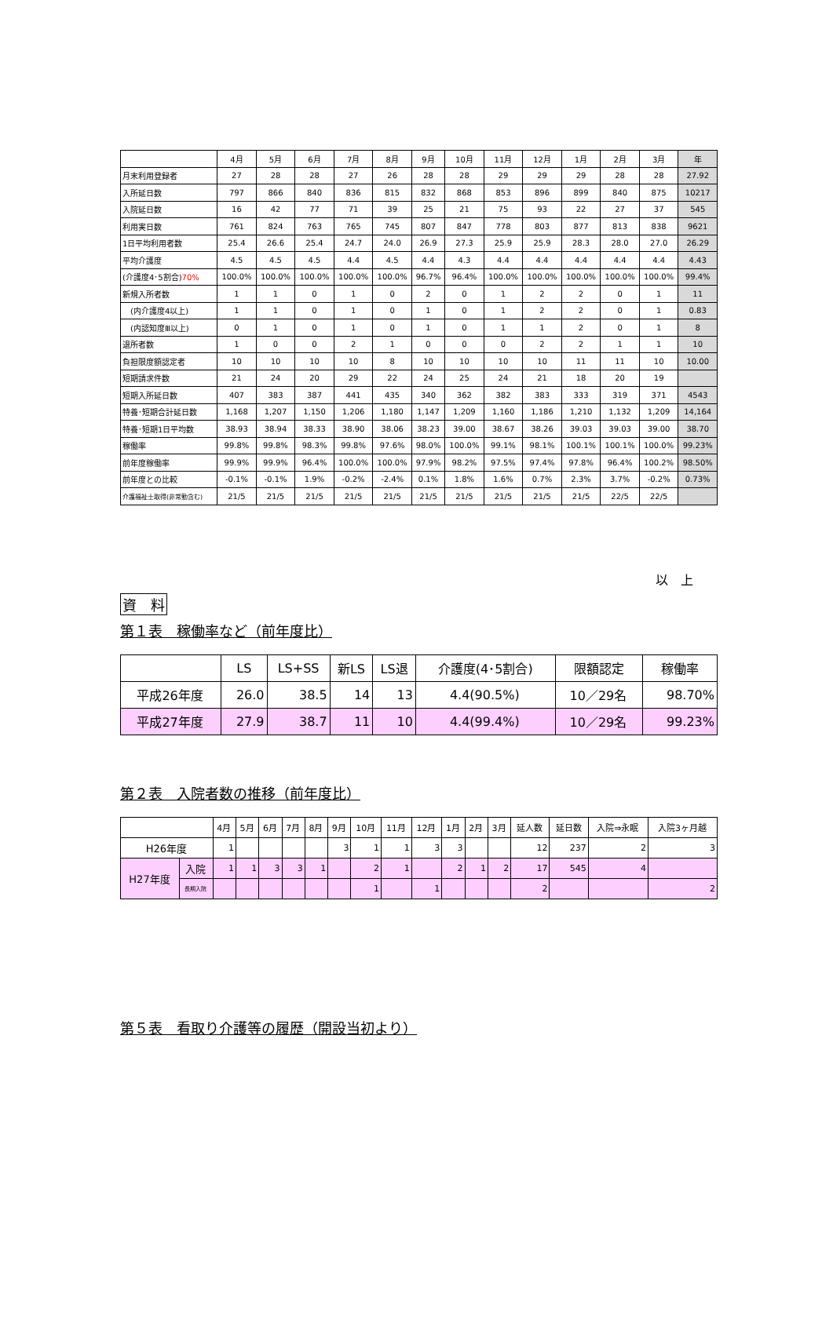| | 4月 | 5月 | 6月 | 7月 | 8月 | 9月 | 10月 | 11月 | 12月 | 1月 | 2月 | 3月 | 年 |
| --- | --- | --- | --- | --- | --- | --- | --- | --- | --- | --- | --- | --- | --- |
| 月末利用登録者 | 27 | 28 | 28 | 27 | 26 | 28 | 28 | 29 | 29 | 29 | 28 | 28 | 27.92 |
| 入所延日数 | 797 | 866 | 840 | 836 | 815 | 832 | 868 | 853 | 896 | 899 | 840 | 875 | 10217 |
| 入院延日数 | 16 | 42 | 77 | 71 | 39 | 25 | 21 | 75 | 93 | 22 | 27 | 37 | 545 |
| 利用実日数 | 761 | 824 | 763 | 765 | 745 | 807 | 847 | 778 | 803 | 877 | 813 | 838 | 9621 |
| 1日平均利用者数 | 25.4 | 26.6 | 25.4 | 24.7 | 24.0 | 26.9 | 27.3 | 25.9 | 25.9 | 28.3 | 28.0 | 27.0 | 26.29 |
| 平均介護度 | 4.5 | 4.5 | 4.5 | 4.4 | 4.5 | 4.4 | 4.3 | 4.4 | 4.4 | 4.4 | 4.4 | 4.4 | 4.43 |
| (介護度4･5割合) 70% | 100.0% | 100.0% | 100.0% | 100.0% | 100.0% | 96.7% | 96.4% | 100.0% | 100.0% | 100.0% | 100.0% | 100.0% | 99.4% |
| 新規入所者数 | 1 | 1 | 0 | 1 | 0 | 2 | 0 | 1 | 2 | 2 | 0 | 1 | 11 |
| (内介護度4以上) | 1 | 1 | 0 | 1 | 0 | 1 | 0 | 1 | 2 | 2 | 0 | 1 | 0.83 |
| (内認知度Ⅲ以上) | 0 | 1 | 0 | 1 | 0 | 1 | 0 | 1 | 1 | 2 | 0 | 1 | 8 |
| 退所者数 | 1 | 0 | 0 | 2 | 1 | 0 | 0 | 0 | 2 | 2 | 1 | 1 | 10 |
| 負担限度額認定者 | 10 | 10 | 10 | 10 | 8 | 10 | 10 | 10 | 10 | 11 | 11 | 10 | 10.00 |
| 短期請求件数 | 21 | 24 | 20 | 29 | 22 | 24 | 25 | 24 | 21 | 18 | 20 | 19 | |
| 短期入所延日数 | 407 | 383 | 387 | 441 | 435 | 340 | 362 | 382 | 383 | 333 | 319 | 371 | 4543 |
| 特養･短期合計延日数 | 1,168 | 1,207 | 1,150 | 1,206 | 1,180 | 1,147 | 1,209 | 1,160 | 1,186 | 1,210 | 1,132 | 1,209 | 14,164 |
| 特養･短期1日平均数 | 38.93 | 38.94 | 38.33 | 38.90 | 38.06 | 38.23 | 39.00 | 38.67 | 38.26 | 39.03 | 39.03 | 39.00 | 38.70 |
| 稼働率 | 99.8% | 99.8% | 98.3% | 99.8% | 97.6% | 98.0% | 100.0% | 99.1% | 98.1% | 100.1% | 100.1% | 100.0% | 99.23% |
| 前年度稼働率 | 99.9% | 99.9% | 96.4% | 100.0% | 100.0% | 97.9% | 98.2% | 97.5% | 97.4% | 97.8% | 96.4% | 100.2% | 98.50% |
| 前年度との比較 | -0.1% | -0.1% | 1.9% | -0.2% | -2.4% | 0.1% | 1.8% | 1.6% | 0.7% | 2.3% | 3.7% | -0.2% | 0.73% |
| 介護福祉士取得(非常勤含む) | 21/5 | 21/5 | 21/5 | 21/5 | 21/5 | 21/5 | 21/5 | 21/5 | 21/5 | 21/5 | 22/5 | 22/5 | |
以　上
資　料
第１表　稼働率など（前年度比）
| | LS | LS+SS | 新LS | LS退 | 介護度(4･5割合) | 限額認定 | 稼働率 |
| --- | --- | --- | --- | --- | --- | --- | --- |
| 平成26年度 | 26.0 | 38.5 | 14 | 13 | 4.4(90.5%) | 10／29名 | 98.70% |
| 平成27年度 | 27.9 | 38.7 | 11 | 10 | 4.4(99.4%) | 10／29名 | 99.23% |
第２表　入院者数の推移（前年度比）
| | | 4月 | 5月 | 6月 | 7月 | 8月 | 9月 | 10月 | 11月 | 12月 | 1月 | 2月 | 3月 | 延人数 | 延日数 | 入院⇒永眠 | 入院3ヶ月越 |
| --- | --- | --- | --- | --- | --- | --- | --- | --- | --- | --- | --- | --- | --- | --- | --- | --- | --- |
| H26年度 | | 1 | | | | | 3 | 1 | 1 | 3 | 3 | | | 12 | 237 | 2 | 3 |
| H27年度 | 入院 | 1 | 1 | 3 | 3 | 1 | | 2 | 1 | | 2 | 1 | 2 | 17 | 545 | 4 | |
| | 長期入院 | | | | | | | 1 | | 1 | | | | 2 | | | 2 |
第５表　看取り介護等の履歴（開設当初より）